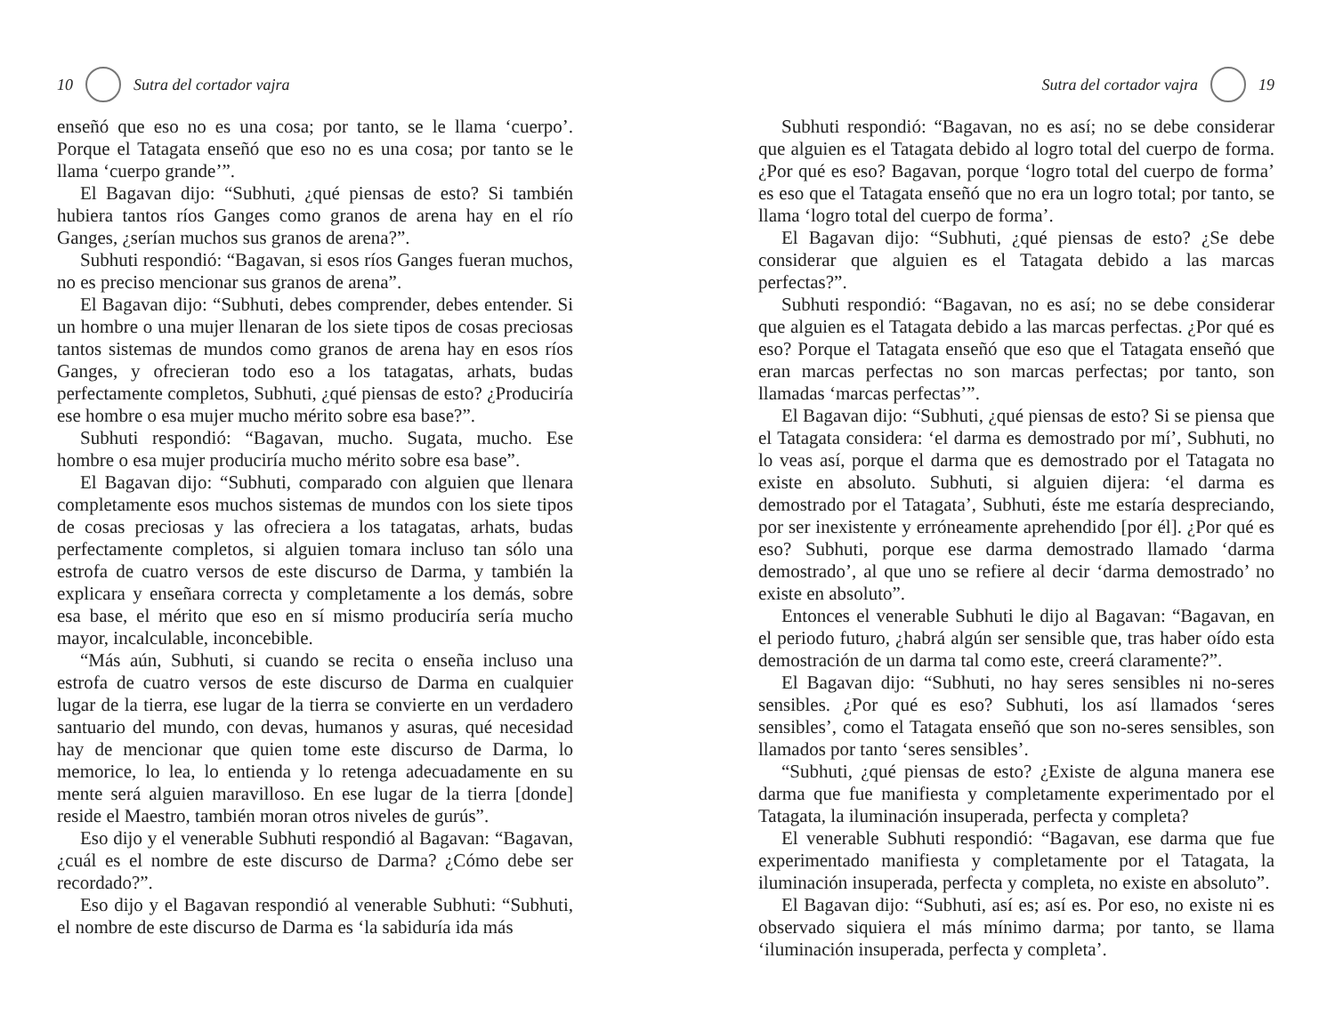10 Sutra del cortador vajra
enseñó que eso no es una cosa; por tanto, se le llama ‘cuerpo’. Porque el Tatagata enseñó que eso no es una cosa; por tanto se le llama ‘cuerpo grande’”.
El Bagavan dijo: “Subhuti, ¿qué piensas de esto? Si también hubiera tantos ríos Ganges como granos de arena hay en el río Ganges, ¿serían muchos sus granos de arena?”.
Subhuti respondió: “Bagavan, si esos ríos Ganges fueran muchos, no es preciso mencionar sus granos de arena”.
El Bagavan dijo: “Subhuti, debes comprender, debes entender. Si un hombre o una mujer llenaran de los siete tipos de cosas preciosas tantos sistemas de mundos como granos de arena hay en esos ríos Ganges, y ofrecieran todo eso a los tatagatas, arhats, budas perfectamente completos, Subhuti, ¿qué piensas de esto? ¿Produciría ese hombre o esa mujer mucho mérito sobre esa base?”.
Subhuti respondió: “Bagavan, mucho. Sugata, mucho. Ese hombre o esa mujer produciría mucho mérito sobre esa base”.
El Bagavan dijo: “Subhuti, comparado con alguien que llenara completamente esos muchos sistemas de mundos con los siete tipos de cosas preciosas y las ofreciera a los tatagatas, arhats, budas perfectamente completos, si alguien tomara incluso tan sólo una estrofa de cuatro versos de este discurso de Darma, y también la explicara y enseñara correcta y completamente a los demás, sobre esa base, el mérito que eso en sí mismo produciría sería mucho mayor, incalculable, inconcebible.
“Más aún, Subhuti, si cuando se recita o enseña incluso una estrofa de cuatro versos de este discurso de Darma en cualquier lugar de la tierra, ese lugar de la tierra se convierte en un verdadero santuario del mundo, con devas, humanos y asuras, qué necesidad hay de mencionar que quien tome este discurso de Darma, lo memorice, lo lea, lo entienda y lo retenga adecuadamente en su mente será alguien maravilloso. En ese lugar de la tierra [donde] reside el Maestro, también moran otros niveles de gurús”.
Eso dijo y el venerable Subhuti respondió al Bagavan: “Bagavan, ¿cuál es el nombre de este discurso de Darma? ¿Cómo debe ser recordado?”.
Eso dijo y el Bagavan respondió al venerable Subhuti: “Subhuti, el nombre de este discurso de Darma es ‘la sabiduría ida más
Sutra del cortador vajra 19
Subhuti respondió: “Bagavan, no es así; no se debe considerar que alguien es el Tatagata debido al logro total del cuerpo de forma. ¿Por qué es eso? Bagavan, porque ‘logro total del cuerpo de forma’ es eso que el Tatagata enseñó que no era un logro total; por tanto, se llama ‘logro total del cuerpo de forma’.
El Bagavan dijo: “Subhuti, ¿qué piensas de esto? ¿Se debe considerar que alguien es el Tatagata debido a las marcas perfectas?”.
Subhuti respondió: “Bagavan, no es así; no se debe considerar que alguien es el Tatagata debido a las marcas perfectas. ¿Por qué es eso? Porque el Tatagata enseñó que eso que el Tatagata enseñó que eran marcas perfectas no son marcas perfectas; por tanto, son llamadas ‘marcas perfectas’”.
El Bagavan dijo: “Subhuti, ¿qué piensas de esto? Si se piensa que el Tatagata considera: ‘el darma es demostrado por mí’, Subhuti, no lo veas así, porque el darma que es demostrado por el Tatagata no existe en absoluto. Subhuti, si alguien dijera: ‘el darma es demostrado por el Tatagata’, Subhuti, éste me estaría despreciando, por ser inexistente y erróneamente aprehendido [por él]. ¿Por qué es eso? Subhuti, porque ese darma demostrado llamado ‘darma demostrado’, al que uno se refiere al decir ‘darma demostrado’ no existe en absoluto”.
Entonces el venerable Subhuti le dijo al Bagavan: “Bagavan, en el periodo futuro, ¿habrá algún ser sensible que, tras haber oído esta demostración de un darma tal como este, creerá claramente?”.
El Bagavan dijo: “Subhuti, no hay seres sensibles ni no-seres sensibles. ¿Por qué es eso? Subhuti, los así llamados ‘seres sensibles’, como el Tatagata enseñó que son no-seres sensibles, son llamados por tanto ‘seres sensibles’.
“Subhuti, ¿qué piensas de esto? ¿Existe de alguna manera ese darma que fue manifiesta y completamente experimentado por el Tatagata, la iluminación insuperada, perfecta y completa?
El venerable Subhuti respondió: “Bagavan, ese darma que fue experimentado manifiesta y completamente por el Tatagata, la iluminación insuperada, perfecta y completa, no existe en absoluto”.
El Bagavan dijo: “Subhuti, así es; así es. Por eso, no existe ni es observado siquiera el más mínimo darma; por tanto, se llama ‘iluminación insuperada, perfecta y completa’.